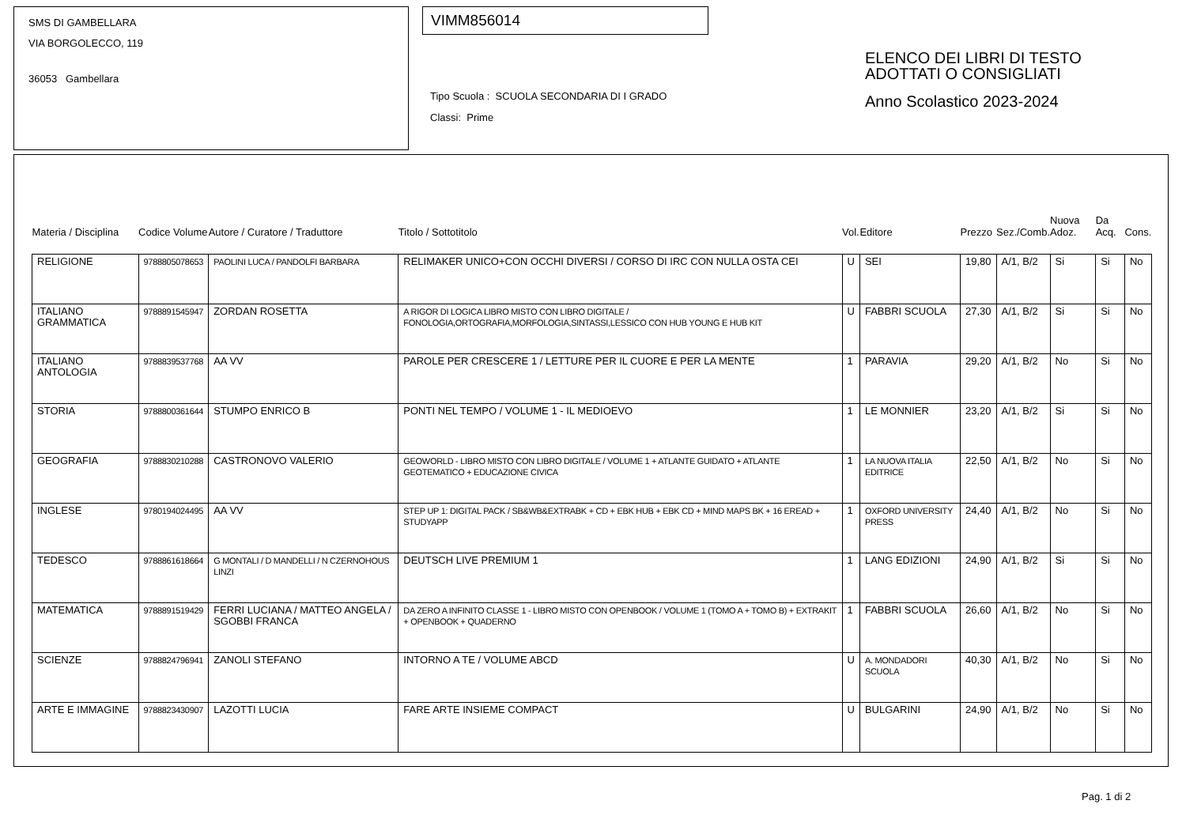SMS DI GAMBELLARA
VIA BORGOLECCO, 119
36053 Gambellara
VIMM856014
Tipo Scuola : SCUOLA SECONDARIA DI I GRADO
Classi: Prime
ELENCO DEI LIBRI DI TESTO
ADOTTATI O CONSIGLIATI
Anno Scolastico 2023-2024
| Materia / Disciplina | Codice Volume | Autore / Curatore / Traduttore | Titolo / Sottotitolo | Vol. | Editore | Prezzo | Sez./Comb. | Nuova Adoz. | Da Acq. | Cons. |
| --- | --- | --- | --- | --- | --- | --- | --- | --- | --- | --- |
| RELIGIONE | 9788805078653 | PAOLINI LUCA / PANDOLFI BARBARA | RELIMAKER UNICO+CON OCCHI DIVERSI / CORSO DI IRC CON NULLA OSTA CEI | U | SEI | 19,80 | A/1, B/2 | Si | Si | No |
| ITALIANO GRAMMATICA | 9788891545947 | ZORDAN ROSETTA | A RIGOR DI LOGICA LIBRO MISTO CON LIBRO DIGITALE / FONOLOGIA,ORTOGRAFIA,MORFOLOGIA,SINTASSI,LESSICO CON HUB YOUNG E HUB KIT | U | FABBRI SCUOLA | 27,30 | A/1, B/2 | Si | Si | No |
| ITALIANO ANTOLOGIA | 9788839537768 | AA VV | PAROLE PER CRESCERE 1 / LETTURE PER IL CUORE E PER LA MENTE | 1 | PARAVIA | 29,20 | A/1, B/2 | No | Si | No |
| STORIA | 9788800361644 | STUMPO ENRICO B | PONTI NEL TEMPO / VOLUME 1 - IL MEDIOEVO | 1 | LE MONNIER | 23,20 | A/1, B/2 | Si | Si | No |
| GEOGRAFIA | 9788830210288 | CASTRONOVO VALERIO | GEOWORLD - LIBRO MISTO CON LIBRO DIGITALE / VOLUME 1 + ATLANTE GUIDATO + ATLANTE GEOTEMATICO + EDUCAZIONE CIVICA | 1 | LA NUOVA ITALIA EDITRICE | 22,50 | A/1, B/2 | No | Si | No |
| INGLESE | 9780194024495 | AA VV | STEP UP 1: DIGITAL PACK / SB&WB&EXTRABK + CD + EBK HUB + EBK CD + MIND MAPS BK + 16 EREAD + STUDYAPP | 1 | OXFORD UNIVERSITY PRESS | 24,40 | A/1, B/2 | No | Si | No |
| TEDESCO | 9788861618664 | G MONTALI / D MANDELLI / N CZERNOHOUS LINZI | DEUTSCH LIVE PREMIUM 1 | 1 | LANG EDIZIONI | 24,90 | A/1, B/2 | Si | Si | No |
| MATEMATICA | 9788891519429 | FERRI LUCIANA / MATTEO ANGELA / SGOBBI FRANCA | DA ZERO A INFINITO CLASSE 1 - LIBRO MISTO CON OPENBOOK / VOLUME 1 (TOMO A + TOMO B) + EXTRAKIT + OPENBOOK + QUADERNO | 1 | FABBRI SCUOLA | 26,60 | A/1, B/2 | No | Si | No |
| SCIENZE | 9788824796941 | ZANOLI STEFANO | INTORNO A TE / VOLUME ABCD | U | A. MONDADORI SCUOLA | 40,30 | A/1, B/2 | No | Si | No |
| ARTE E IMMAGINE | 9788823430907 | LAZOTTI LUCIA | FARE ARTE INSIEME COMPACT | U | BULGARINI | 24,90 | A/1, B/2 | No | Si | No |
Pag. 1 di 2